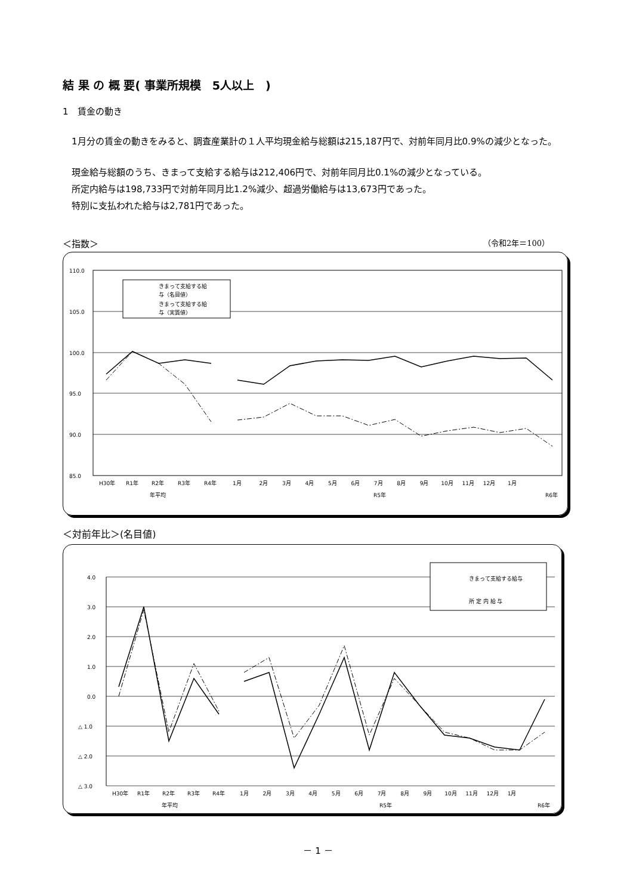結 果 の 概 要( 事業所規模　5人以上　)
1　賃金の動き
　1月分の賃金の動きをみると、調査産業計の１人平均現金給与総額は215,187円で、対前年同月比0.9%の減少となった。
　現金給与総額のうち、きまって支給する給与は212,406円で、対前年同月比0.1%の減少となっている。
　所定内給与は198,733円で対前年同月比1.2%減少、超過労働給与は13,673円であった。
　特別に支払われた給与は2,781円であった。
＜指数＞ （令和2年＝100）
110.0
105.0
100.0
95.0
90.0
85.0
きまって支給する給
与（名目値）
きまって支給する給
与（実質値）
H30年
R1年
R2年
R3年
R4年
1月 　　　2月 　　 3月 　　 4月 　　 5月 　　 6月 　　 7月 　　 8月 　　 9月 　　10月 　 11月 　 12月 　　1月
年平均
R5年
R6年
＜対前年比＞(名目値)
4.0
3.0
2.0
1.0
0.0
△ 1.0
△ 2.0
△ 3.0
きまって支給する給与
所 定 内 給 与
H30年
R1年
R2年
R3年
R4年
1月 　　 2月 　　 3月 　　 4月 　　 5月 　　 6月 　　 7月 　　 8月 　　 9月 　　10月 　 11月 　 12月 　 1月
年平均
R5年
R6年
－ 1 －